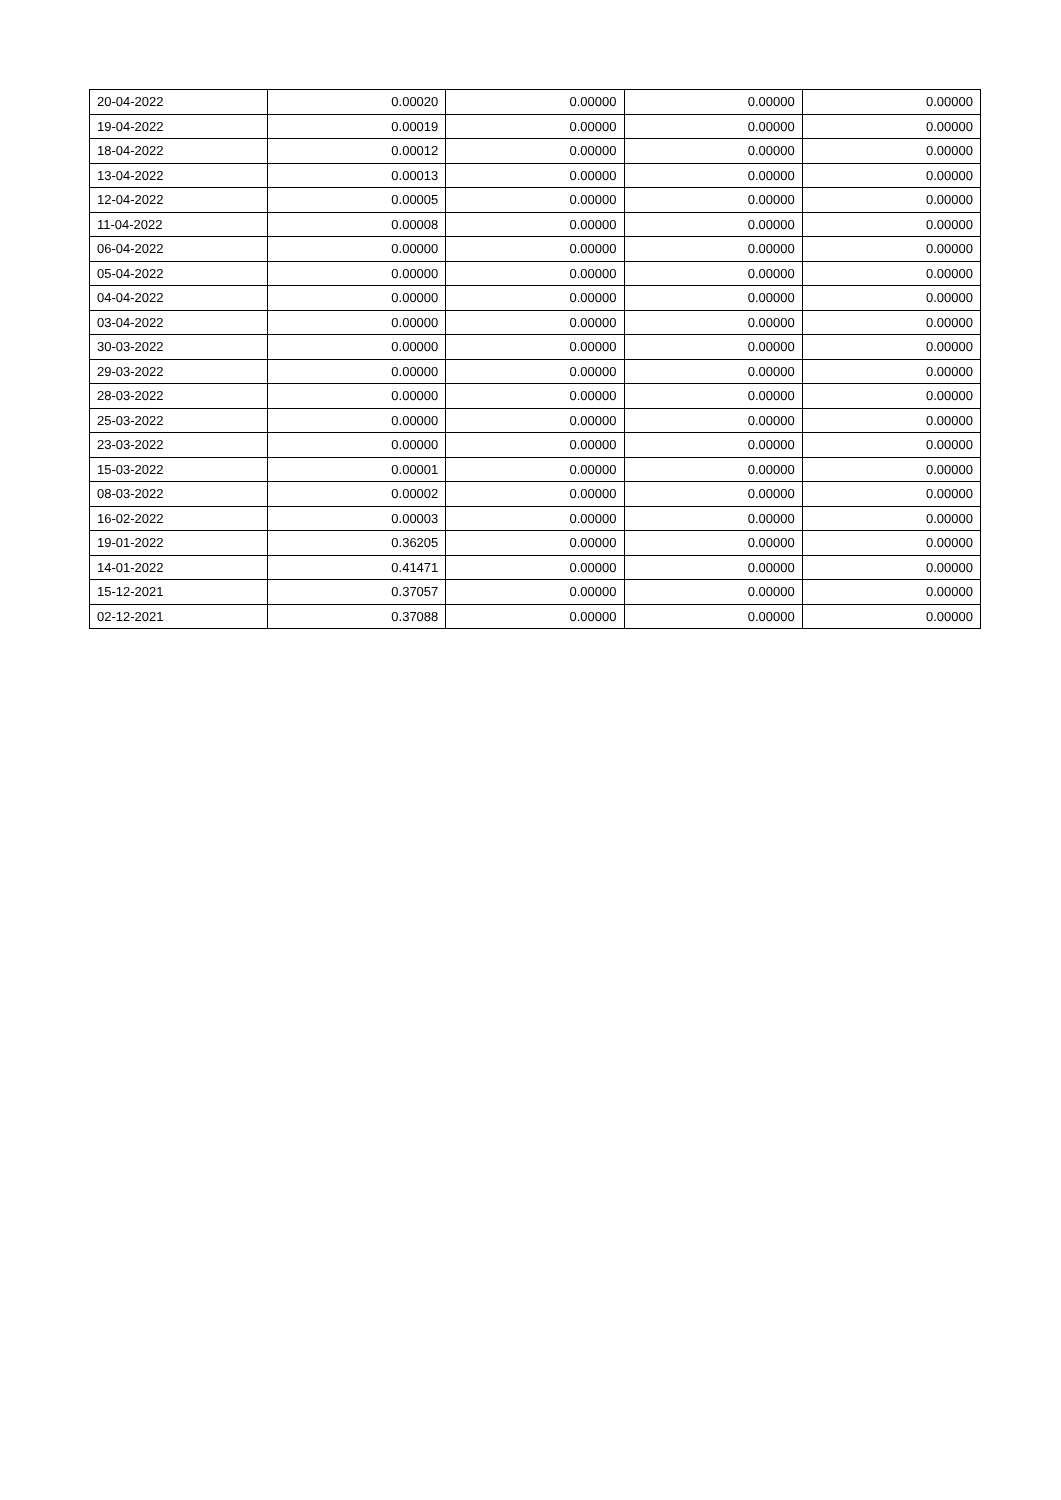| 20-04-2022 | 0.00020 | 0.00000 | 0.00000 | 0.00000 |
| 19-04-2022 | 0.00019 | 0.00000 | 0.00000 | 0.00000 |
| 18-04-2022 | 0.00012 | 0.00000 | 0.00000 | 0.00000 |
| 13-04-2022 | 0.00013 | 0.00000 | 0.00000 | 0.00000 |
| 12-04-2022 | 0.00005 | 0.00000 | 0.00000 | 0.00000 |
| 11-04-2022 | 0.00008 | 0.00000 | 0.00000 | 0.00000 |
| 06-04-2022 | 0.00000 | 0.00000 | 0.00000 | 0.00000 |
| 05-04-2022 | 0.00000 | 0.00000 | 0.00000 | 0.00000 |
| 04-04-2022 | 0.00000 | 0.00000 | 0.00000 | 0.00000 |
| 03-04-2022 | 0.00000 | 0.00000 | 0.00000 | 0.00000 |
| 30-03-2022 | 0.00000 | 0.00000 | 0.00000 | 0.00000 |
| 29-03-2022 | 0.00000 | 0.00000 | 0.00000 | 0.00000 |
| 28-03-2022 | 0.00000 | 0.00000 | 0.00000 | 0.00000 |
| 25-03-2022 | 0.00000 | 0.00000 | 0.00000 | 0.00000 |
| 23-03-2022 | 0.00000 | 0.00000 | 0.00000 | 0.00000 |
| 15-03-2022 | 0.00001 | 0.00000 | 0.00000 | 0.00000 |
| 08-03-2022 | 0.00002 | 0.00000 | 0.00000 | 0.00000 |
| 16-02-2022 | 0.00003 | 0.00000 | 0.00000 | 0.00000 |
| 19-01-2022 | 0.36205 | 0.00000 | 0.00000 | 0.00000 |
| 14-01-2022 | 0.41471 | 0.00000 | 0.00000 | 0.00000 |
| 15-12-2021 | 0.37057 | 0.00000 | 0.00000 | 0.00000 |
| 02-12-2021 | 0.37088 | 0.00000 | 0.00000 | 0.00000 |